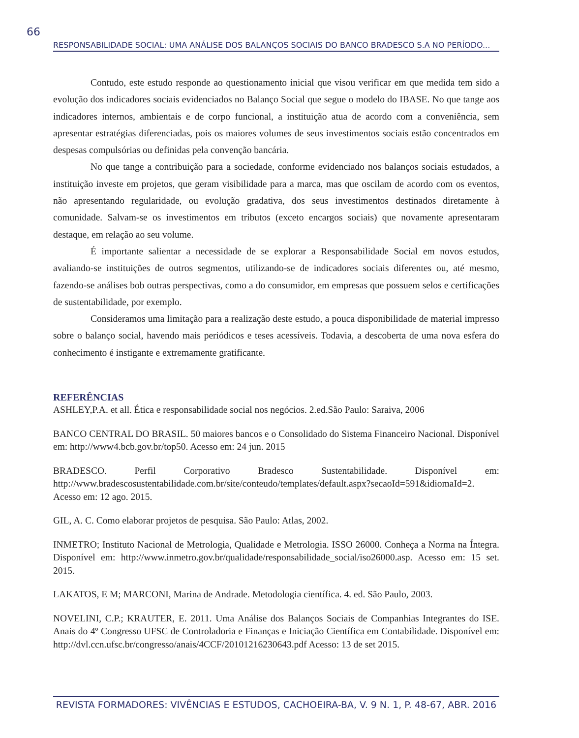66
RESPONSABILIDADE SOCIAL: UMA ANÁLISE DOS BALANÇOS SOCIAIS DO BANCO BRADESCO S.A NO PERÍODO...
Contudo, este estudo responde ao questionamento inicial que visou verificar em que medida tem sido a evolução dos indicadores sociais evidenciados no Balanço Social que segue o modelo do IBASE. No que tange aos indicadores internos, ambientais e de corpo funcional, a instituição atua de acordo com a conveniência, sem apresentar estratégias diferenciadas, pois os maiores volumes de seus investimentos sociais estão concentrados em despesas compulsórias ou definidas pela convenção bancária.
No que tange a contribuição para a sociedade, conforme evidenciado nos balanços sociais estudados, a instituição investe em projetos, que geram visibilidade para a marca, mas que oscilam de acordo com os eventos, não apresentando regularidade, ou evolução gradativa, dos seus investimentos destinados diretamente à comunidade. Salvam-se os investimentos em tributos (exceto encargos sociais) que novamente apresentaram destaque, em relação ao seu volume.
É importante salientar a necessidade de se explorar a Responsabilidade Social em novos estudos, avaliando-se instituições de outros segmentos, utilizando-se de indicadores sociais diferentes ou, até mesmo, fazendo-se análises bob outras perspectivas, como a do consumidor, em empresas que possuem selos e certificações de sustentabilidade, por exemplo.
Consideramos uma limitação para a realização deste estudo, a pouca disponibilidade de material impresso sobre o balanço social, havendo mais periódicos e teses acessíveis. Todavia, a descoberta de uma nova esfera do conhecimento é instigante e extremamente gratificante.
REFERÊNCIAS
ASHLEY,P.A. et all. Ética e responsabilidade social nos negócios. 2.ed.São Paulo: Saraiva, 2006
BANCO CENTRAL DO BRASIL. 50 maiores bancos e o Consolidado do Sistema Financeiro Nacional. Disponível em: http://www4.bcb.gov.br/top50. Acesso em: 24 jun. 2015
BRADESCO. Perfil Corporativo Bradesco Sustentabilidade. Disponível em: http://www.bradescosustentabilidade.com.br/site/conteudo/templates/default.aspx?secaoId=591&idiomaId=2. Acesso em: 12 ago. 2015.
GIL, A. C. Como elaborar projetos de pesquisa. São Paulo: Atlas, 2002.
INMETRO; Instituto Nacional de Metrologia, Qualidade e Metrologia. ISSO 26000. Conheça a Norma na Íntegra. Disponível em: http://www.inmetro.gov.br/qualidade/responsabilidade_social/iso26000.asp. Acesso em: 15 set. 2015.
LAKATOS, E M; MARCONI, Marina de Andrade. Metodologia científica. 4. ed. São Paulo, 2003.
NOVELINI, C.P.; KRAUTER, E. 2011. Uma Análise dos Balanços Sociais de Companhias Integrantes do ISE. Anais do 4º Congresso UFSC de Controladoria e Finanças e Iniciação Científica em Contabilidade. Disponível em: http://dvl.ccn.ufsc.br/congresso/anais/4CCF/20101216230643.pdf Acesso: 13 de set 2015.
REVISTA FORMADORES: VIVÊNCIAS E ESTUDOS, CACHOEIRA-BA, V. 9 N. 1, P. 48-67, ABR. 2016